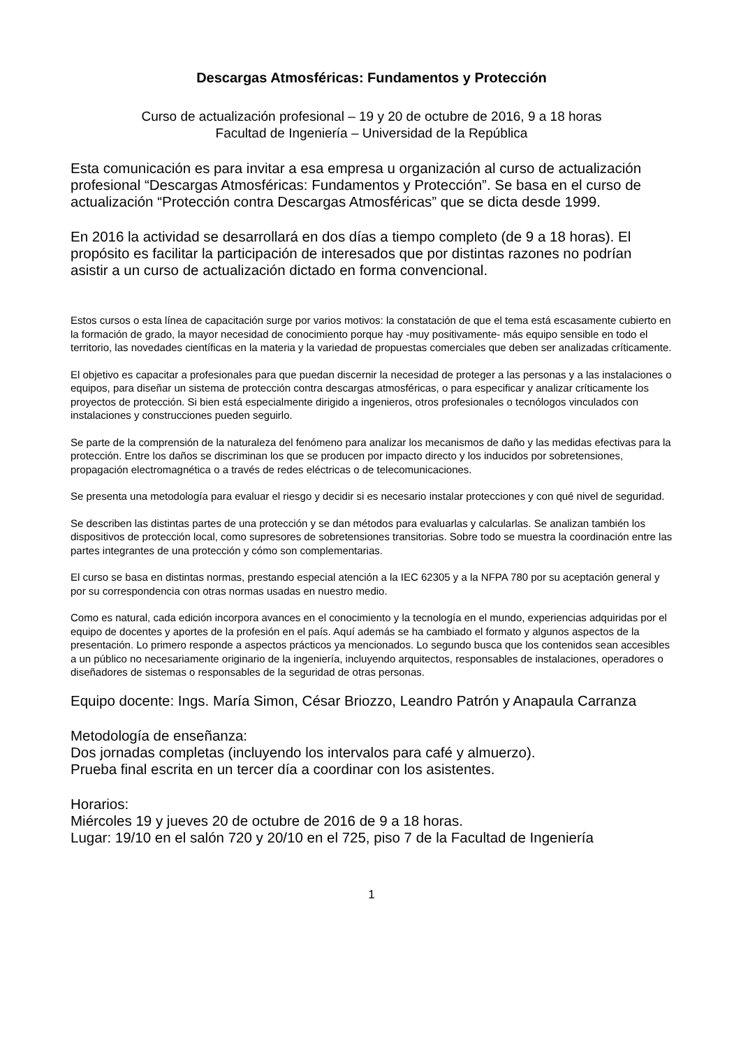Descargas Atmosféricas: Fundamentos y Protección
Curso de actualización profesional – 19 y 20 de octubre de 2016, 9 a 18 horas
Facultad de Ingeniería – Universidad de la República
Esta comunicación es para invitar a esa empresa u organización al curso de actualización profesional “Descargas Atmosféricas: Fundamentos y Protección”. Se basa en el curso de actualización “Protección contra Descargas Atmosféricas” que se dicta desde 1999.
En 2016 la actividad se desarrollará en dos días a tiempo completo (de 9 a 18 horas). El propósito es facilitar la participación de interesados que por distintas razones no podrían asistir a un curso de actualización dictado en forma convencional.
Estos cursos o esta línea de capacitación surge por varios motivos: la constatación de que el tema está escasamente cubierto en la formación de grado, la mayor necesidad de conocimiento porque hay -muy positivamente- más equipo sensible en todo el territorio, las novedades científicas en la materia y la variedad de propuestas comerciales que deben ser analizadas críticamente.
El objetivo es capacitar a profesionales para que puedan discernir la necesidad de proteger a las personas y a las instalaciones o equipos, para diseñar un sistema de protección contra descargas atmosféricas, o para especificar y analizar críticamente los proyectos de protección. Si bien está especialmente dirigido a ingenieros, otros profesionales o tecnólogos vinculados con instalaciones y construcciones pueden seguirlo.
Se parte de la comprensión de la naturaleza del fenómeno para analizar los mecanismos de daño y las medidas efectivas para la protección. Entre los daños se discriminan los que se producen por impacto directo y los inducidos por sobretensiones, propagación electromagnética o a través de redes eléctricas o de telecomunicaciones.
Se presenta una metodología para evaluar el riesgo y decidir si es necesario instalar protecciones y con qué nivel de seguridad.
Se describen las distintas partes de una protección y se dan métodos para evaluarlas y calcularlas. Se analizan también los dispositivos de protección local, como supresores de sobretensiones transitorias. Sobre todo se muestra la coordinación entre las partes integrantes de una protección y cómo son complementarias.
El curso se basa en distintas normas, prestando especial atención a la IEC 62305 y a la NFPA 780 por su aceptación general y por su correspondencia con otras normas usadas en nuestro medio.
Como es natural, cada edición incorpora avances en el conocimiento y la tecnología en el mundo, experiencias adquiridas por el equipo de docentes y aportes de la profesión en el país. Aquí además se ha cambiado el formato y algunos aspectos de la presentación. Lo primero responde a aspectos prácticos ya mencionados. Lo segundo busca que los contenidos sean accesibles a un público no necesariamente originario de la ingeniería, incluyendo arquitectos, responsables de instalaciones, operadores o diseñadores de sistemas o responsables de la seguridad de otras personas.
Equipo docente: Ings. María Simon, César Briozzo, Leandro Patrón y Anapaula Carranza
Metodología de enseñanza:
Dos jornadas completas (incluyendo los intervalos para café y almuerzo).
Prueba final escrita en un tercer día a coordinar con los asistentes.
Horarios:
Miércoles 19 y jueves 20 de octubre de 2016 de 9 a 18 horas.
Lugar: 19/10 en el salón 720 y 20/10 en el 725, piso 7 de la Facultad de Ingeniería
1